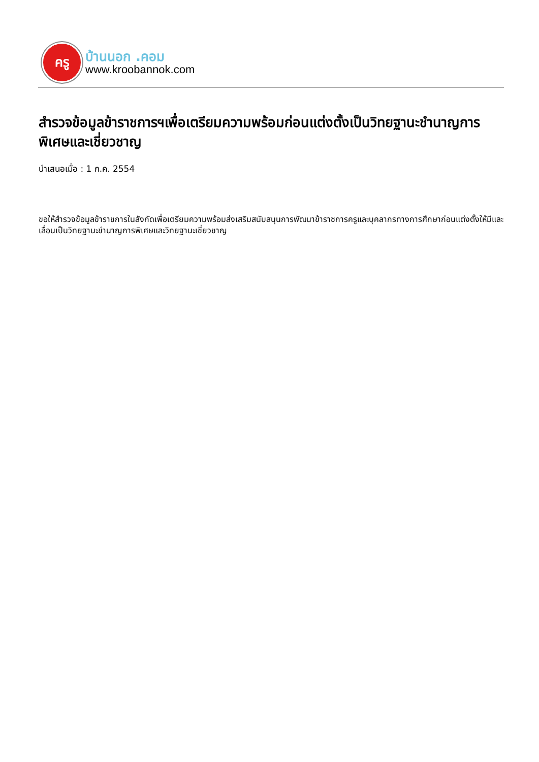ครู
บ้านนอก .คอม
www.kroobannok.com
สำรวจข้อมูลข้าราชการฯเพื่อเตรียมความพร้อมก่อนแต่งตั้งเป็นวิทยฐานะชำนาญการพิเศษและเชี่ยวชาญ
นำเสนอเมื่อ : 1 ก.ค. 2554
ขอให้สำรวจข้อมูลข้าราชการในสังกัดเพื่อเตรียมความพร้อมส่งเสริมสนับสนุนการพัฒนาข้าราชการครูและบุคลากรทางการศึกษาก่อนแต่งตั้งให้มีและเลื่อนเป็นวิทยฐานะชำนาญการพิเศษและวิทยฐานะเชี่ยวชาญ